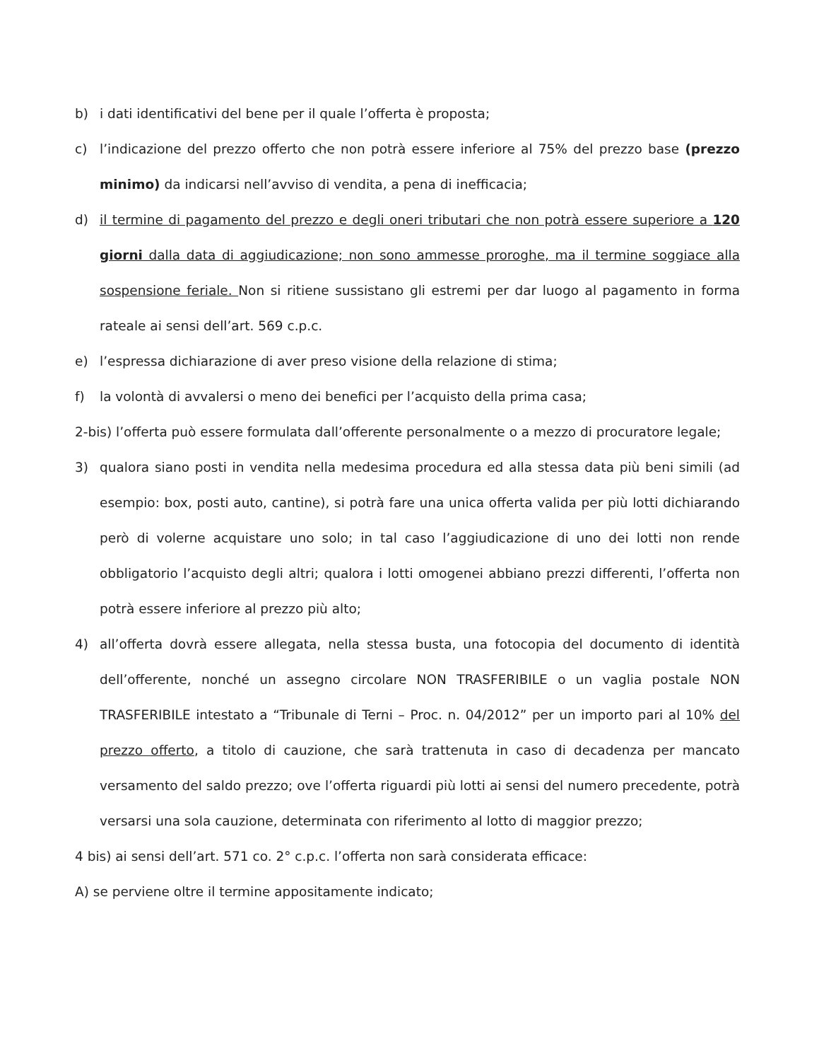b) i dati identificativi del bene per il quale l’offerta è proposta;
c) l’indicazione del prezzo offerto che non potrà essere inferiore al 75% del prezzo base (prezzo minimo) da indicarsi nell’avviso di vendita, a pena di inefficacia;
d) il termine di pagamento del prezzo e degli oneri tributari che non potrà essere superiore a 120 giorni dalla data di aggiudicazione; non sono ammesse proroghe, ma il termine soggiace alla sospensione feriale. Non si ritiene sussistano gli estremi per dar luogo al pagamento in forma rateale ai sensi dell’art. 569 c.p.c.
e) l’espressa dichiarazione di aver preso visione della relazione di stima;
f) la volontà di avvalersi o meno dei benefici per l’acquisto della prima casa;
2-bis) l’offerta può essere formulata dall’offerente personalmente o a mezzo di procuratore legale;
3) qualora siano posti in vendita nella medesima procedura ed alla stessa data più beni simili (ad esempio: box, posti auto, cantine), si potrà fare una unica offerta valida per più lotti dichiarando però di volerne acquistare uno solo; in tal caso l’aggiudicazione di uno dei lotti non rende obbligatorio l’acquisto degli altri; qualora i lotti omogenei abbiano prezzi differenti, l’offerta non potrà essere inferiore al prezzo più alto;
4) all’offerta dovrà essere allegata, nella stessa busta, una fotocopia del documento di identità dell’offerente, nonché un assegno circolare NON TRASFERIBILE o un vaglia postale NON TRASFERIBILE intestato a “Tribunale di Terni – Proc. n. 04/2012” per un importo pari al 10% del prezzo offerto, a titolo di cauzione, che sarà trattenuta in caso di decadenza per mancato versamento del saldo prezzo; ove l’offerta riguardi più lotti ai sensi del numero precedente, potrà versarsi una sola cauzione, determinata con riferimento al lotto di maggior prezzo;
4 bis) ai sensi dell’art. 571 co. 2° c.p.c. l’offerta non sarà considerata efficace:
A) se perviene oltre il termine appositamente indicato;